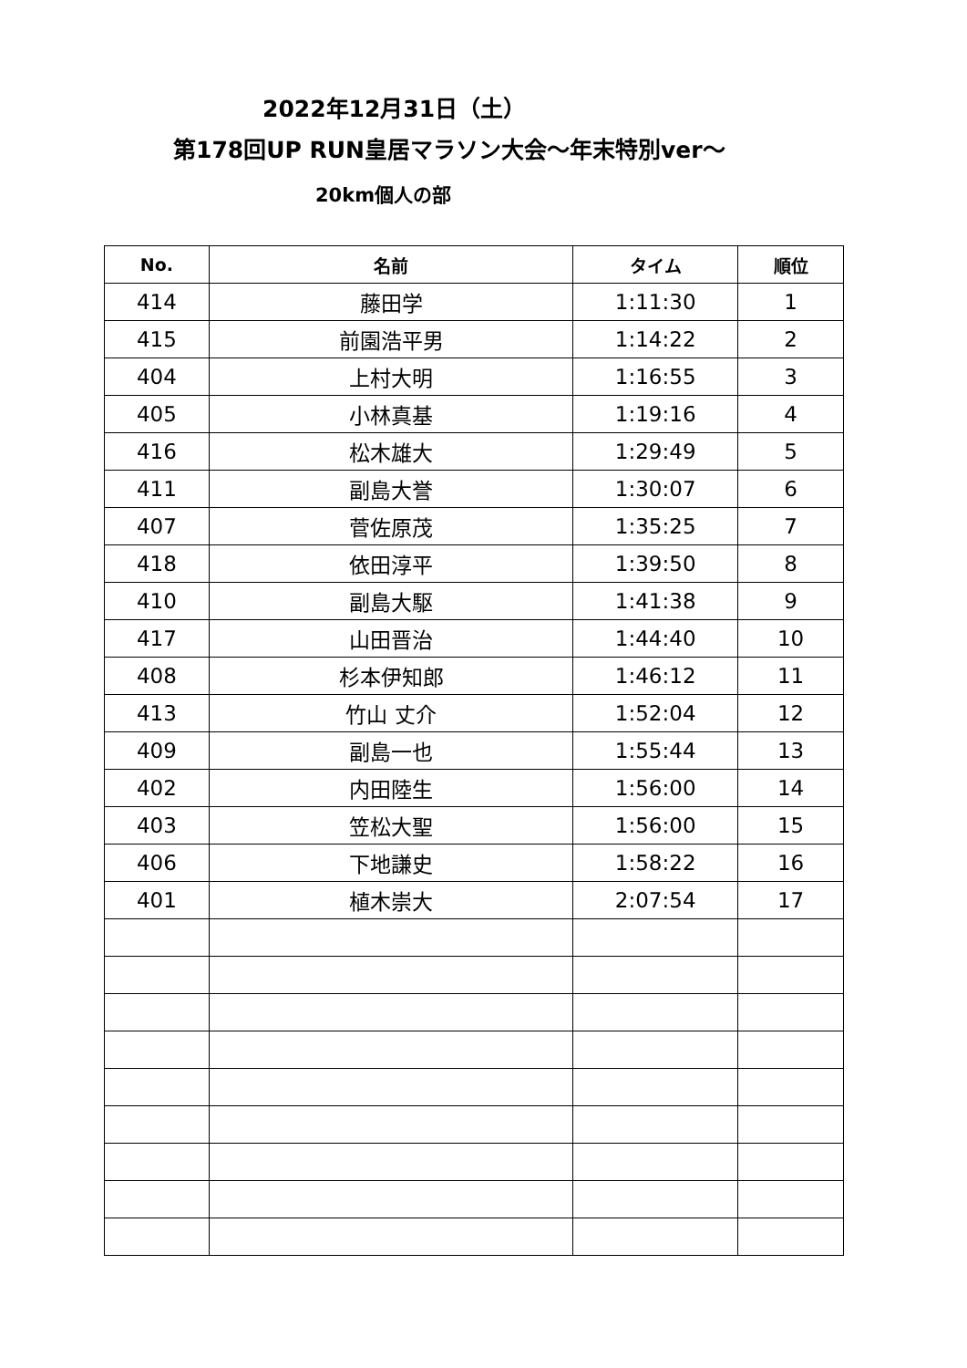2022年12月31日（土）
第178回UP RUN皇居マラソン大会～年末特別ver～
20km個人の部
| No. | 名前 | タイム | 順位 |
| --- | --- | --- | --- |
| 414 | 藤田学 | 1:11:30 | 1 |
| 415 | 前園浩平男 | 1:14:22 | 2 |
| 404 | 上村大明 | 1:16:55 | 3 |
| 405 | 小林真基 | 1:19:16 | 4 |
| 416 | 松木雄大 | 1:29:49 | 5 |
| 411 | 副島大誉 | 1:30:07 | 6 |
| 407 | 菅佐原茂 | 1:35:25 | 7 |
| 418 | 依田淳平 | 1:39:50 | 8 |
| 410 | 副島大駆 | 1:41:38 | 9 |
| 417 | 山田晋治 | 1:44:40 | 10 |
| 408 | 杉本伊知郎 | 1:46:12 | 11 |
| 413 | 竹山 丈介 | 1:52:04 | 12 |
| 409 | 副島一也 | 1:55:44 | 13 |
| 402 | 内田陸生 | 1:56:00 | 14 |
| 403 | 笠松大聖 | 1:56:00 | 15 |
| 406 | 下地謙史 | 1:58:22 | 16 |
| 401 | 植木崇大 | 2:07:54 | 17 |